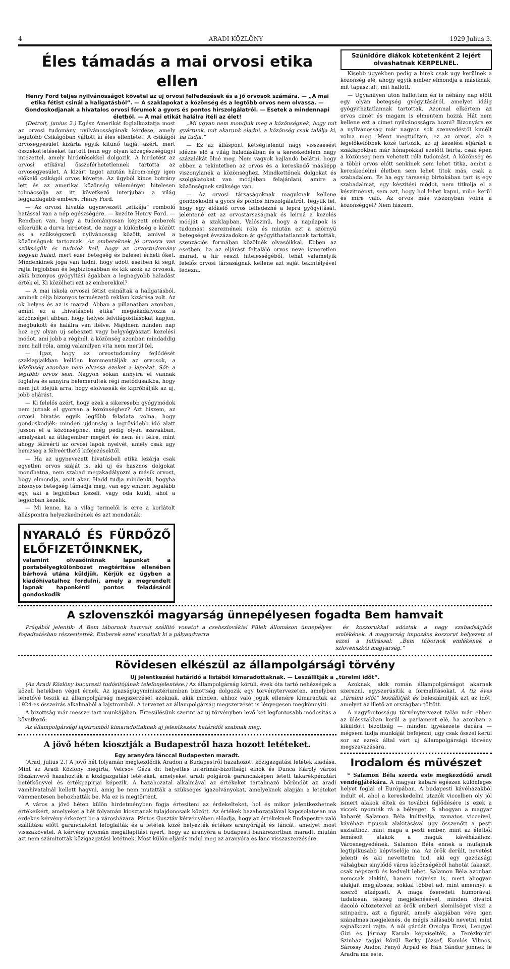4 ARADI KÖZLÖNY 1929 Julius 3.
Éles támadás a mai orvosi etika ellen
Henry Ford teljes nyilvánosságot követel az uj orvosi felfedezések és a jó orvosok számára. — „A mai etika fétist csinál a hallgatásból“. — A szaklapokat a közönség és a legtöbb orvos nem olvassa. — Gondoskodjanak a hivatalos orvosi fórumok a gyors és pontos hirszolgálatról. — Esetek a mindennapi életből. — A mai etikát halálra itéli az élet!
(Detroit, junius 2.) Egész Amerikát foglalkoztatja most az orvosi tudomány nyilvánosságának kérdése, amely legutóbb Csikágóban váltott ki éles ellentétet. A csikágói orvosegyesület kizárta egyik kitünő tagját azért, mert összeköttetéseket tartott fenn egy olyan közegészségügyi intézettel, amely hirdetésekkel dolgozik. A hirdetést az orvosi etikával összeférhetetlennek tartotta az orvosegyesület. A kizárt tagot azután három-négy igen előkelő csikágói orvos követte. Az ügyből kinos botrány lett és az amerikai közönség véleményét hitelesen tolmácsolja az itt következő interjuban a világ leggazdagabb embere, Henry Ford.
— Az orvosi hivatás ugynevezett „etikája“ romboló hatással van a nép egészségére. — kezdte Henry Ford. — Rendben van, hogy a tudományosan képzett emberek elkerülik a durva hirdetést, de nagy a különbség e között és a szükségszerü nyilvánosság között, amivel a közönségnek tartoznak. Az embereknek jó orvosra van szükségük és tudniok kell, hogy az orvostudomány hogyan halad, mert ezer betegség és baleset érheti őket. Mindenkinek joga van tudni, hogy adott esetben ki segit rajta legjobban és legbiztosabban és kik azok az orvosok, akik bizonyos gyógyitási ágakban a legnagyobb haladást érték el. Ki közölheti ezt az emberekkel?
— A mai iskola orvosai fétist csináltak a hallgatásból, aminek célja bizonyos természetü reklám kizárása volt. Az ok helyes és az is marad. Abban a pillanatban azonban, amint ez a „hivatásbeli etika“ megakadályozza a közönséget abban, hogy helyes felvilágositásokat kapjon, megbukott és halálra van itélve. Majdnem minden nap hoz egy olyan uj sebészeti vagy belgyógyászati kezelési módot, ami jobb a réginél, a közönség azonban mindaddig nem hall róla, amig valamilyen vita nem merül fel.
— Igaz, hogy az orvostudomány fejlődését szaklapjaikban kellően kommentálják az orvosok, a közönség azonban nem olvassa ezeket a lapokat. Sőt: a legtöbb orvos sem. Nagyon sokan annyira el vannak foglalva és annyira belemerültek régi metódusaikba, hogy nem jut idejük arra, hogy elolvassák és kipróbálják az uj, jobb eljárást.
— Ki felelős azért, hogy ezek a sikeresebb gyógymódok nem jutnak el gyorsan a közönséghez? Azt hiszem, az orvosi hivatás egyik legfőbb feladata volna, hogy gondoskodjék: minden ujdonság a legrövidebb idő alatt jusson el a közönséghez, még pedig olyan szavakban, amelyeket az átlagember megért és nem ért félre, mint ahogy félreérti az orvosi lapok nyelvét, amely csak ugy hemzseg a félreérthető kifejezésektől.
— Ha az ugynevezett hivatásbeli etika lezárja csak egyetlen orvos száját is, aki uj és hasznos dolgokat mondhatna, nem szabad megakadályozni a másik orvost, hogy elmondja, amit akar. Hadd tudja mindenki, hogyha bizonyos betegség támadja meg, van egy ember, legalább egy, aki a legjobban kezeli, vagy oda küldi, ahol a legjobban kezelik.
— Mi lenne, ha a világ termelői is erre a korlátolt álláspontra helyezkednének és azt mondanák:
NYARALÓ ÉS FÜRDŐZŐ ELŐFIZETŐINKNEK,
valamint olvasóinknak lapunkat a postabélyegkülönbözet megtéritése ellenében bárhová utána küldjük. Kérjük ez ügyben a kiadóhivatalhoz fordulni, amely a megrendelt lapnak haponkénti pontos feladásáról gondoskodik
„Mi ugyan nem mondjuk meg a közönségnek, hogy mit gyártunk, mit akarunk eladni, a közönség csak találja ki, ha tudja.“
— Ez az álláspont kétségtelenül nagy visszaesést idézne elő a világ haladásában és a kereskedelem nagy százalékát ölné meg. Nem vagyok hajlandó belátni, hogy ebben a tekintetben az orvos és a kereskedő másképp viszonylanék a közönséghez. Mindkettőnek dolgokat és szolgálatokat van módjában felajánlani, amire a közönségnek szüksége van.
— Az orvosi társaságoknak maguknak kellene gondoskodni a gyors és pontos hirszolgálatról. Tegyük fel, hogy egy előkelő orvos felfedezné a lepra gyógyitását, jelentené ezt az orvostársaságnak és leirná a kezelés módját a szaklapban. Valószinü, hogy a napilapok is tudomást szereznének róla és miután ezt a szörnyü betegséget évszázadokon át gyógyithatatlannak tartották, szenzációs formában közölnék olvasóikkal. Ebben az esetben, ha az eljárást feltaláló orvos neve ismeretlen marad, a hir veszit hitelességéből, tehát valamelyik felelős orvosi társaságnak kellene azt saját tekintélyével fedezni.
Szünidőre diákok kötetenként 2 lejért olvashatnak KERPELNEL.
Kisebb ügyekben pedig a hirek csak ugy kerülnek a közönség elé, ahogy egyik ember elmondja a másiknak, mit tapasztalt, mit hallott.
— Ugyanilyen uton hallottam én is néhány nap előtt egy olyan betegség gyógyitásáról, amelyet idáig gyógyithatatlannak tartottak. Azonnal elkértem az orvos cimét és magam is elmentem hozzá. Hát nem kellene ezt a cimet nyilvánosságra hozni? Bizonyára ez a nyilvánosság már nagyon sok szenvedéstől kimélt volna meg. Ment megtudtam, ez az orvos, aki a legelőkelőbbek közé tartozik, az uj kezelési eljárást a szaklapokban már hónapokkal ezelőtt leirta, csak épen a közönség nem vehetett róla tudomást. A közönség és a többi orvos előtt senkinek sem lehet titka, amint a kereskedelmi életben sem lehet titok más, csak a szabadalom. És ha egy társaság birtokában tart is egy szabadalmat, egy készitési módot, nem titkolja el a készitményt, sem azt, hogy hol lehet kapni, mibe kerül és mire való. Az orvos más viszonyban volna a közönséggel? Nem hiszem.
A szlovenszkói magyarság ünnepélyesen fogadta Bem hamvait
Prágából jelentik: A Bem tábornok hamvait szállitó vonatot a csehszlovákiai Fülek állomáson ünnepélyes fogadtatásban részesitették. Emberek ezrei vonultak ki a pályaudvarra
és koszorukkal adóztak a nagy szabadsághős emlékének. A magyarság impozáns koszorut helyezett el ezzel a felirással: „Bem tábornok emlékének a szlovenszkói magyarság.“
Rövidesen elkészül az állampolgársági törvény
Uj jelentkezési határidő a listából kimaradottaknak. — Leszállitják a „türelmi időt“.
(Az Aradi Közlöny bucuresti tudósitójának telefonjelentése.) Az állampolgárság körüli, évek óta tartó nehézségek a közeli hetekben véget érnek. Az igazságügyminisztériumban bizottság dolgozik egy törvénytervezeten, amelyben lehetővé teszik az állampolgárság megszerzését azoknak, akik minden, ahhoz való joguk ellenére kimaradtak az 1924-es összeirás alkalmából a lajstromból. A tervezet az állampolgárság megszerzését is lényegesen megkönnyiti.
A bizottság már messze tart munkájában. Értesülésünk szerint az uj törvényben levő két legfontosabb módositás a következő:
Az állampolgársági lajstromból kimaradottaknak uj jelentkezési határidőt szabnak meg.
A jövő héten kiosztják a Budapestről haza hozott letéteket.
Egy aranyóra lánccal Budapesten maradt.
(Arad, julius 2.) A jövő hét folyamán megkezdődik Aradon a Budapestről hazahozott közigazgatási letétek kiadása. Mint az Aradi Közlöny megirta, Velcsov Géza dr. helyettes interimár-bizottsági elnök és Dunca Károly városi főszámvevő hazahozták a közigazgatási letéteket, amelyeket aradi polgárok garanciaképen letett takarékpénztári betétkönyvei és értékpapirjai képezik. A hazahozatal alkalmával az értékeket tartalmazó bőröndöt az aradi vámhivatalnál kellett hagyni, amig be nem mutatták a szükséges igazolványokat, amelyeknek alapján a letéteket vámmentesen behozhatták be. Ma ez is megtörtént.
A város a jövő héten külön hirdetményben fogja értesiteni az érdekelteket, hol és mikor jelentkezhetnek értékeikért, amelyeket a hét folyamán kiosztanak tulajdonosaik között. Az értékek hazahozatalával kapcsolatosan ma érdekes kérvény érkezett be a városházára. Pártos Gusztáv kérvényében előadja, hogy az értékeknek Budapestre való szállitása előtt garanciaként lefoglalták és a letétek közé helyezték értékes aranyóráját és láncát, amelyet most visszakövetel. A kérvény nyomán megállapitást nyert, hogy az aranyóra a budapesti bankrezortban maradt, miután azt nem számitották közigazgatási letétnek. Most külön eljárás indul meg az aranyóra és lánc visszaszerzésére.
Azoknak, akik román állampolgárságot akarnak szerezni, egyszerüsitik a formalitásokat. A tiz éves „türelmi időt“ leszállitják és beleszámitják azt az időt, amelyet az illető az országban töltött.
A nagyfontosságu törvénytervezet talán már ebben az ülésszakban kerül a parlament elé, ha azonban a kiküldött bizottság — minden igyekezete dacára — mégsem tudja munkáját befejezni, ugy csak ősszel kerül sor az ezrek által várt uj állampolgársági törvény megszavazására.
Irodalom és müvészet
* Salamon Béla szerda este megkezdődő aradi vendégjátékára. A magyar kabaré egészen különleges helyet foglal el Európában. A budapesti kávéházakból indult el, ahol a kereskedelmi utazók viccelben oly jól ismert alakok éltek és további fejlődésére is ezek a viccek nyomták rá a bélyeget. S ahogyan a magyar kabarét Salamon Béla kultiválja, zamatos vicceivel, kávéházi tipusok alakitásával ugy összenőtt a pesti aszfalthoz, mint maga a pesti ember, mint az életből lemásolt alakok a maguk kávéházához. Városnegyedének. Salamon Béla ennek a müfajnak legtipikusabb képviselője ma. Az örök derült, nevetést jelenti és aki nevettetni tud, aki egy gazdasági válságban sinylődő város közönségéből hahotát fakaszt, csak népszerü és kedvelt lehet. Salamon Béla azonban nemcsak alakitó, hanem müvész is, mert ahogyan alakjait megjátssza, sokkal többet ad, mint amennyit a szerző elképzelt. A maga őseredeti humorával, tudatosan félszeg megjelenésével, minden divatot dacoló öltözeteivel az örök emberi slemilséget viszi a szinpadra, azt a figurát, amely alapjában véve igen szánalmas megjelenés, de mégis hálásabb nevetni, mint sajnálkozni rajta. A női gárdát Orsolya Erzsi, Lengyel Gizi és Jármay Karola képviselték, a Terézkörúti Szinház tagjai közül Berky József, Komlós Vilmos, Sárossy Andor, Fenyő Árpád és Hán Sándor jönnek le Aradra ma este.